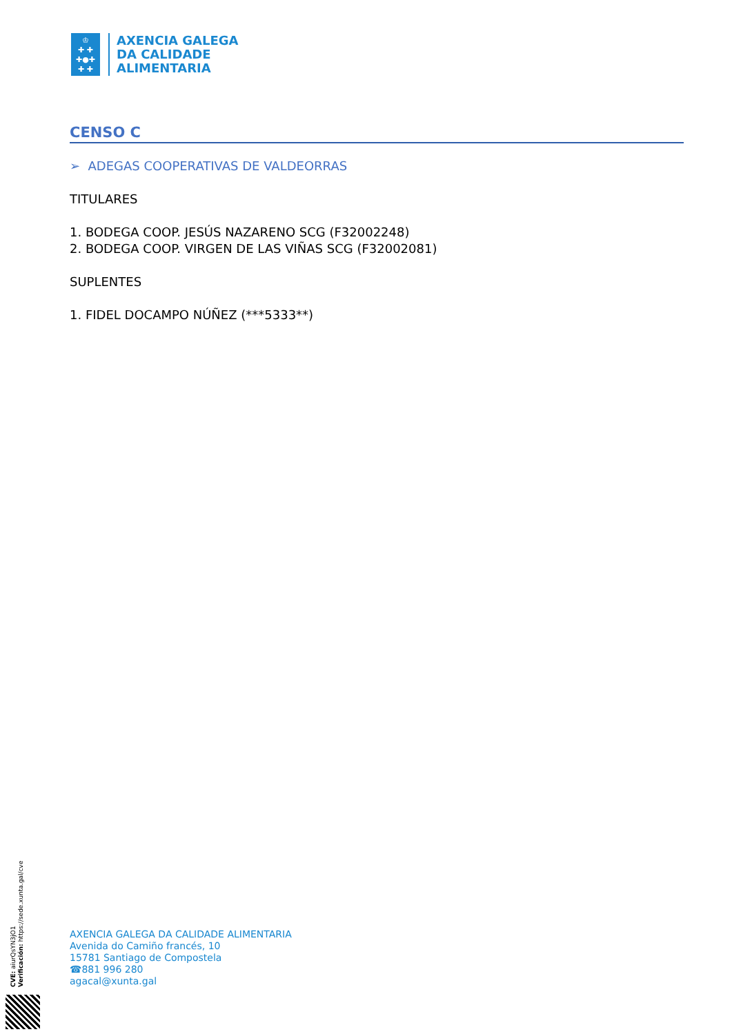♔
✚ ✚
✚●✚
✚ ✚
AXENCIA GALEGA
DA CALIDADE
ALIMENTARIA
CENSO C
➢ ADEGAS COOPERATIVAS DE VALDEORRAS
TITULARES
1. BODEGA COOP. JESÚS NAZARENO SCG (F32002248)
2. BODEGA COOP. VIRGEN DE LAS VIÑAS SCG (F32002081)
SUPLENTES
1. FIDEL DOCAMPO NÚÑEZ (***5333**)
AXENCIA GALEGA DA CALIDADE ALIMENTARIA
Avenida do Camiño francés, 10
15781 Santiago de Compostela
☎881 996 280
agacal@xunta.gal
CVE: aiurQsYN3jO1
Verificación: https://sede.xunta.gal/cve